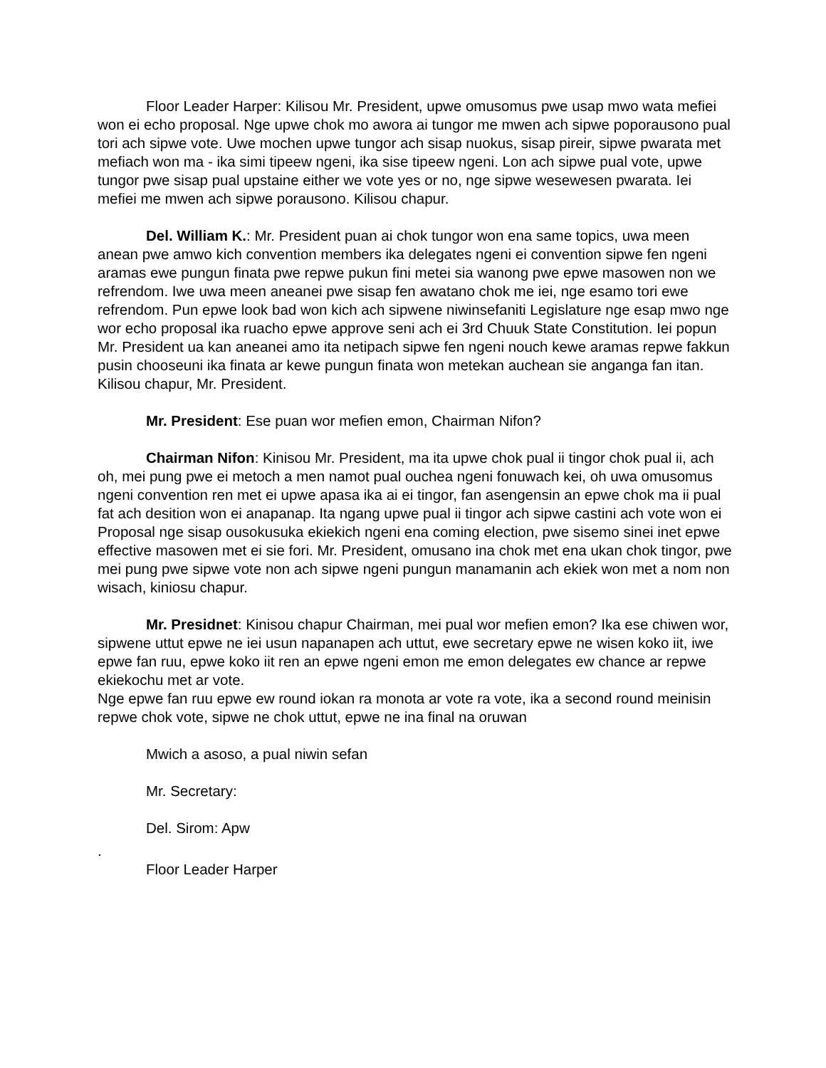Floor Leader Harper: Kilisou Mr. President, upwe omusomus pwe usap mwo wata mefiei won ei echo proposal. Nge upwe chok mo awora ai tungor me mwen ach sipwe poporausono pual tori ach sipwe vote. Uwe mochen upwe tungor ach sisap nuokus, sisap pireir, sipwe pwarata met mefiach won ma - ika simi tipeew ngeni, ika sise tipeew ngeni. Lon ach sipwe pual vote, upwe tungor pwe sisap pual upstaine either we vote yes or no, nge sipwe wesewesen pwarata. Iei mefiei me mwen ach sipwe porausono. Kilisou chapur.
Del. William K.: Mr. President puan ai chok tungor won ena same topics, uwa meen anean pwe amwo kich convention members ika delegates ngeni ei convention sipwe fen ngeni aramas ewe pungun finata pwe repwe pukun fini metei sia wanong pwe epwe masowen non we refrendom. Iwe uwa meen aneanei pwe sisap fen awatano chok me iei, nge esamo tori ewe refrendom. Pun epwe look bad won kich ach sipwene niwinsefaniti Legislature nge esap mwo nge wor echo proposal ika ruacho epwe approve seni ach ei 3rd Chuuk State Constitution. Iei popun Mr. President ua kan aneanei amo ita netipach sipwe fen ngeni nouch kewe aramas repwe fakkun pusin chooseuni ika finata ar kewe pungun finata won metekan auchean sie anganga fan itan. Kilisou chapur, Mr. President.
Mr. President: Ese puan wor mefien emon, Chairman Nifon?
Chairman Nifon: Kinisou Mr. President, ma ita upwe chok pual ii tingor chok pual ii, ach oh, mei pung pwe ei metoch a men namot pual ouchea ngeni fonuwach kei, oh uwa omusomus ngeni convention ren met ei upwe apasa ika ai ei tingor, fan asengensin an epwe chok ma ii pual fat ach desition won ei anapanap. Ita ngang upwe pual ii tingor ach sipwe castini ach vote won ei Proposal nge sisap ousokusuka ekiekich ngeni ena coming election, pwe sisemo sinei inet epwe effective masowen met ei sie fori. Mr. President, omusano ina chok met ena ukan chok tingor, pwe mei pung pwe sipwe vote non ach sipwe ngeni pungun manamanin ach ekiek won met a nom non wisach, kiniosu chapur.
Mr. Presidnet: Kinisou chapur Chairman, mei pual wor mefien emon? Ika ese chiwen wor, sipwene uttut epwe ne iei usun napanapen ach uttut, ewe secretary epwe ne wisen koko iit, iwe epwe fan ruu, epwe koko iit ren an epwe ngeni emon me emon delegates ew chance ar repwe ekiekochu met ar vote.
Nge epwe fan ruu epwe ew round iokan ra monota ar vote ra vote, ika a second round meinisin repwe chok vote, sipwe ne chok uttut, epwe ne ina final na oruwan
Mwich a asoso, a pual niwin sefan
Mr. Secretary:
Del. Sirom: Apw
.
Floor Leader Harper